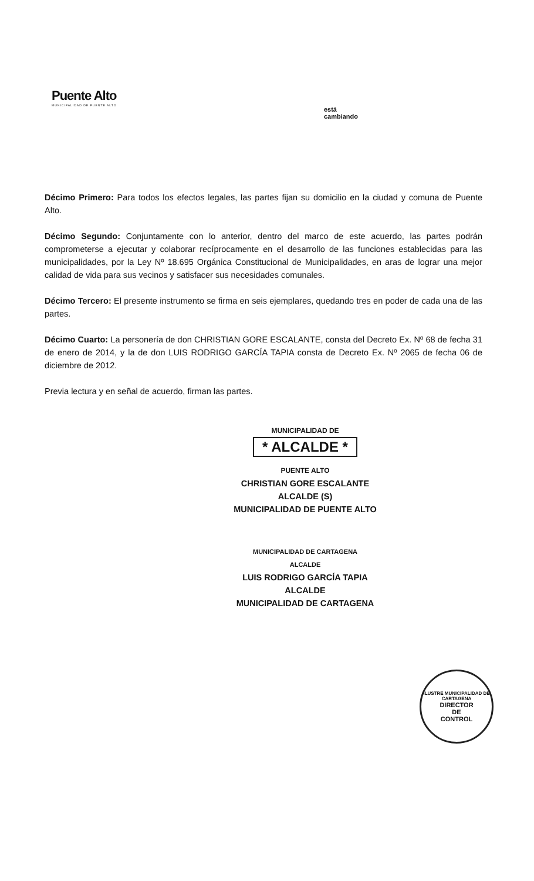Puente Alto
MUNICIPALIDAD DE PUENTE ALTO
está
cambiando
Décimo Primero: Para todos los efectos legales, las partes fijan su domicilio en la ciudad y comuna de Puente Alto.
Décimo Segundo: Conjuntamente con lo anterior, dentro del marco de este acuerdo, las partes podrán comprometerse a ejecutar y colaborar recíprocamente en el desarrollo de las funciones establecidas para las municipalidades, por la Ley Nº 18.695 Orgánica Constitucional de Municipalidades, en aras de lograr una mejor calidad de vida para sus vecinos y satisfacer sus necesidades comunales.
Décimo Tercero: El presente instrumento se firma en seis ejemplares, quedando tres en poder de cada una de las partes.
Décimo Cuarto: La personería de don CHRISTIAN GORE ESCALANTE, consta del Decreto Ex. Nº 68 de fecha 31 de enero de 2014, y la de don LUIS RODRIGO GARCÍA TAPIA consta de Decreto Ex. Nº 2065 de fecha 06 de diciembre de 2012.
Previa lectura y en señal de acuerdo, firman las partes.
MUNICIPALIDAD DE
* ALCALDE *
PUENTE ALTO
CHRISTIAN GORE ESCALANTE
ALCALDE (S)
MUNICIPALIDAD DE PUENTE ALTO
MUNICIPALIDAD DE CARTAGENA
ALCALDE
LUIS RODRIGO GARCÍA TAPIA
ALCALDE
MUNICIPALIDAD DE CARTAGENA
ILUSTRE MUNICIPALIDAD DE CARTAGENA
DIRECTOR
DE
CONTROL